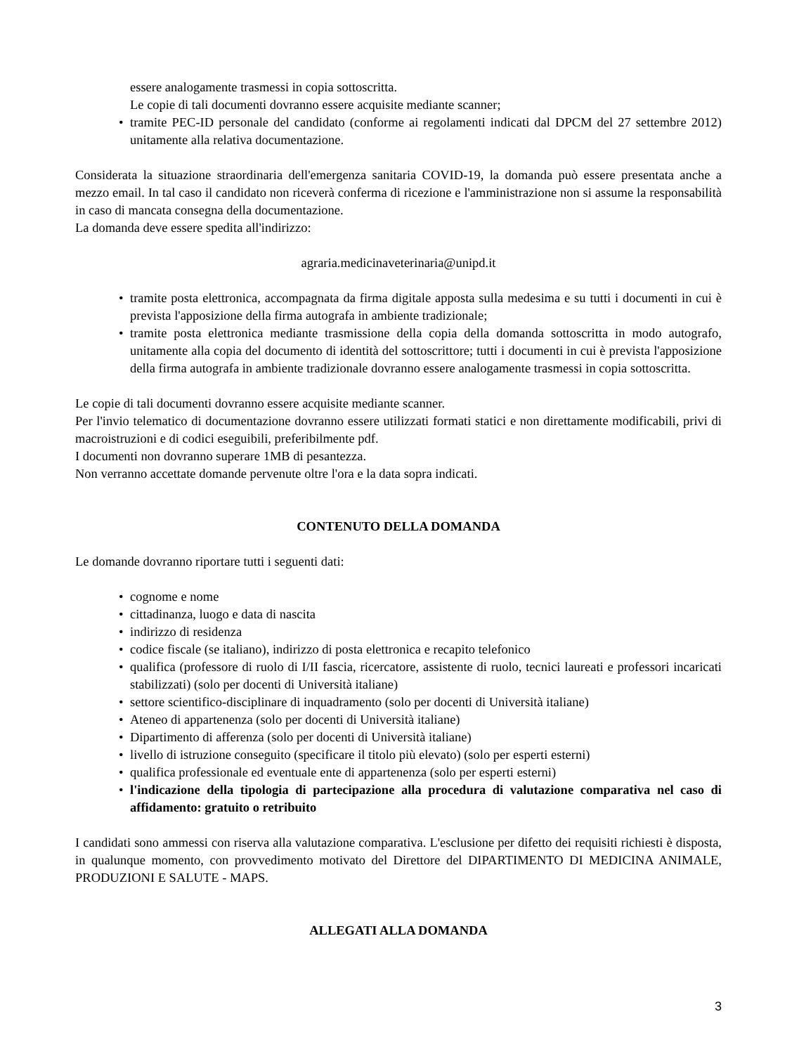essere analogamente trasmessi in copia sottoscritta.
Le copie di tali documenti dovranno essere acquisite mediante scanner;
• tramite PEC-ID personale del candidato (conforme ai regolamenti indicati dal DPCM del 27 settembre 2012) unitamente alla relativa documentazione.
Considerata la situazione straordinaria dell'emergenza sanitaria COVID-19, la domanda può essere presentata anche a mezzo email. In tal caso il candidato non riceverà conferma di ricezione e l'amministrazione non si assume la responsabilità in caso di mancata consegna della documentazione.
La domanda deve essere spedita all'indirizzo:
agraria.medicinaveterinaria@unipd.it
• tramite posta elettronica, accompagnata da firma digitale apposta sulla medesima e su tutti i documenti in cui è prevista l'apposizione della firma autografa in ambiente tradizionale;
• tramite posta elettronica mediante trasmissione della copia della domanda sottoscritta in modo autografo, unitamente alla copia del documento di identità del sottoscrittore; tutti i documenti in cui è prevista l'apposizione della firma autografa in ambiente tradizionale dovranno essere analogamente trasmessi in copia sottoscritta.
Le copie di tali documenti dovranno essere acquisite mediante scanner.
Per l'invio telematico di documentazione dovranno essere utilizzati formati statici e non direttamente modificabili, privi di macroistruzioni e di codici eseguibili, preferibilmente pdf.
I documenti non dovranno superare 1MB di pesantezza.
Non verranno accettate domande pervenute oltre l'ora e la data sopra indicati.
CONTENUTO DELLA DOMANDA
Le domande dovranno riportare tutti i seguenti dati:
• cognome e nome
• cittadinanza, luogo e data di nascita
• indirizzo di residenza
• codice fiscale (se italiano), indirizzo di posta elettronica e recapito telefonico
• qualifica (professore di ruolo di I/II fascia, ricercatore, assistente di ruolo, tecnici laureati e professori incaricati stabilizzati) (solo per docenti di Università italiane)
• settore scientifico-disciplinare di inquadramento (solo per docenti di Università italiane)
• Ateneo di appartenenza (solo per docenti di Università italiane)
• Dipartimento di afferenza (solo per docenti di Università italiane)
• livello di istruzione conseguito (specificare il titolo più elevato) (solo per esperti esterni)
• qualifica professionale ed eventuale ente di appartenenza (solo per esperti esterni)
• l'indicazione della tipologia di partecipazione alla procedura di valutazione comparativa nel caso di affidamento: gratuito o retribuito
I candidati sono ammessi con riserva alla valutazione comparativa. L'esclusione per difetto dei requisiti richiesti è disposta, in qualunque momento, con provvedimento motivato del Direttore del DIPARTIMENTO DI MEDICINA ANIMALE, PRODUZIONI E SALUTE - MAPS.
ALLEGATI ALLA DOMANDA
3